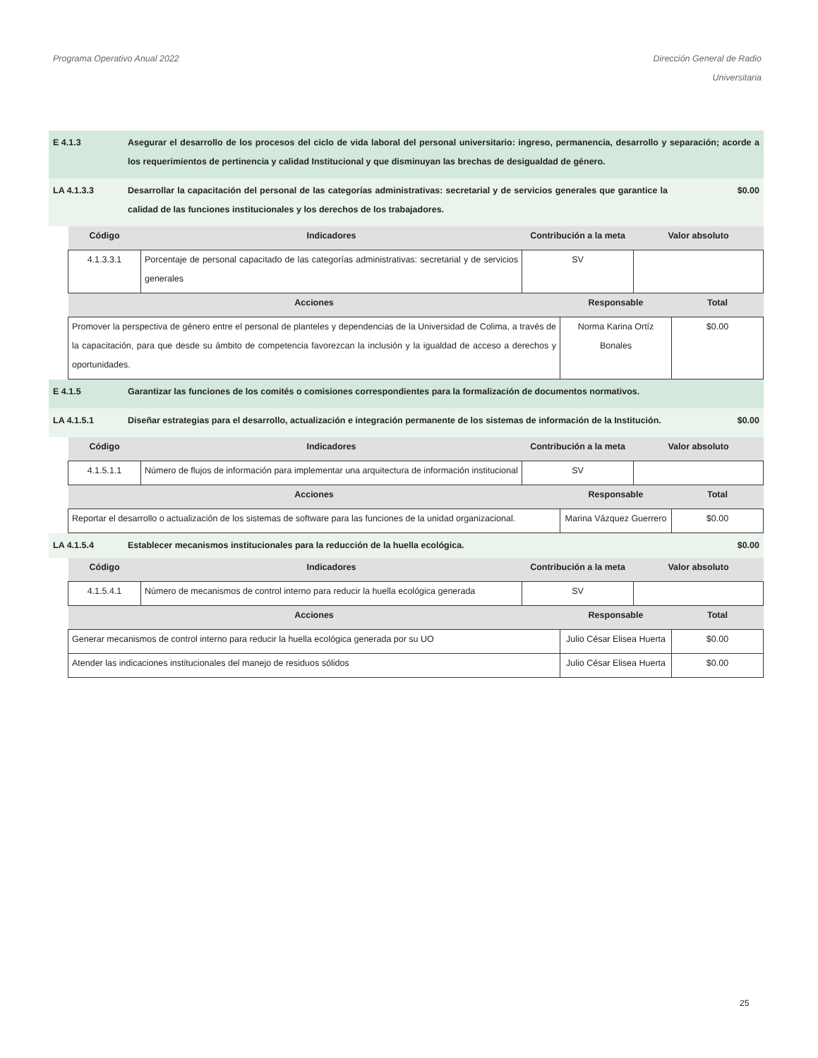Programa Operativo Anual 2022 Dirección General de Radio
Universitaria
E 4.1.3 Asegurar el desarrollo de los procesos del ciclo de vida laboral del personal universitario: ingreso, permanencia, desarrollo y separación; acorde a los requerimientos de pertinencia y calidad Institucional y que disminuyan las brechas de desigualdad de género.
LA 4.1.3.3 Desarrollar la capacitación del personal de las categorías administrativas: secretarial y de servicios generales que garantice la calidad de las funciones institucionales y los derechos de los trabajadores.
$0.00
| Código | Indicadores | Contribución a la meta | Valor absoluto |
| --- | --- | --- | --- |
| 4.1.3.3.1 | Porcentaje de personal capacitado de las categorías administrativas: secretarial y de servicios generales | SV | |
| Acciones | Responsable | Total |
| --- | --- | --- |
| Promover la perspectiva de género entre el personal de planteles y dependencias de la Universidad de Colima, a través de la capacitación, para que desde su ámbito de competencia favorezcan la inclusión y la igualdad de acceso a derechos y oportunidades. | Norma Karina Ortíz Bonales | $0.00 |
E 4.1.5 Garantizar las funciones de los comités o comisiones correspondientes para la formalización de documentos normativos.
LA 4.1.5.1 Diseñar estrategias para el desarrollo, actualización e integración permanente de los sistemas de información de la Institución.
$0.00
| Código | Indicadores | Contribución a la meta | Valor absoluto |
| --- | --- | --- | --- |
| 4.1.5.1.1 | Número de flujos de información para implementar una arquitectura de información institucional | SV | |
| Acciones | Responsable | Total |
| --- | --- | --- |
| Reportar el desarrollo o actualización de los sistemas de software para las funciones de la unidad organizacional. | Marina Vázquez Guerrero | $0.00 |
LA 4.1.5.4 Establecer mecanismos institucionales para la reducción de la huella ecológica.
$0.00
| Código | Indicadores | Contribución a la meta | Valor absoluto |
| --- | --- | --- | --- |
| 4.1.5.4.1 | Número de mecanismos de control interno para reducir la huella ecológica generada | SV | |
| Acciones | Responsable | Total |
| --- | --- | --- |
| Generar mecanismos de control interno para reducir la huella ecológica generada por su UO | Julio César Elisea Huerta | $0.00 |
| Atender las indicaciones institucionales del manejo de residuos sólidos | Julio César Elisea Huerta | $0.00 |
25